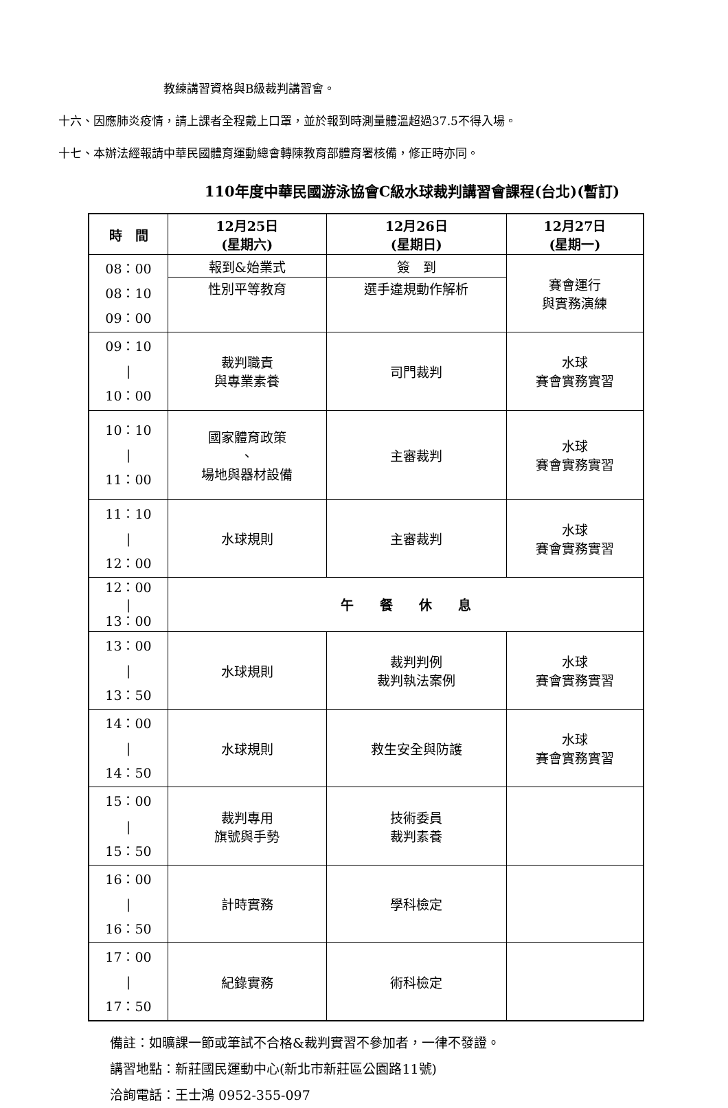教練講習資格與B級裁判講習會。
十六、因應肺炎疫情，請上課者全程戴上口罩，並於報到時測量體溫超過37.5不得入場。
十七、本辦法經報請中華民國體育運動總會轉陳教育部體育署核備，修正時亦同。
110年度中華民國游泳協會C級水球裁判講習會課程(台北)(暫訂)
| 時 間 | 12月25日 (星期六) | 12月26日 (星期日) | 12月27日 (星期一) |
| --- | --- | --- | --- |
| 08：00 08：10 09：00 | 報到&始業式 | 簽 到 | 賽會運行 與實務演練 |
| | 性別平等教育 | 選手違規動作解析 | |
| 09：10 / 10：00 | 裁判職責 與專業素養 | 司門裁判 | 水球 賽會實務實習 |
| 10：10 / 11：00 | 國家體育政策 、 場地與器材設備 | 主審裁判 | 水球 賽會實務實習 |
| 11：10 / 12：00 | 水球規則 | 主審裁判 | 水球 賽會實務實習 |
| 12：00 / 13：00 | 午 餐 休 息 | | |
| 13：00 / 13：50 | 水球規則 | 裁判判例 裁判執法案例 | 水球 賽會實務實習 |
| 14：00 / 14：50 | 水球規則 | 救生安全與防護 | 水球 賽會實務實習 |
| 15：00 / 15：50 | 裁判專用 旗號與手勢 | 技術委員 裁判素養 | |
| 16：00 / 16：50 | 計時實務 | 學科檢定 | |
| 17：00 / 17：50 | 紀錄實務 | 術科檢定 | |
備註：如曠課一節或筆試不合格&裁判實習不參加者，一律不發證。
講習地點：新莊國民運動中心(新北市新莊區公園路11號)
洽詢電話：王士鴻 0952-355-097